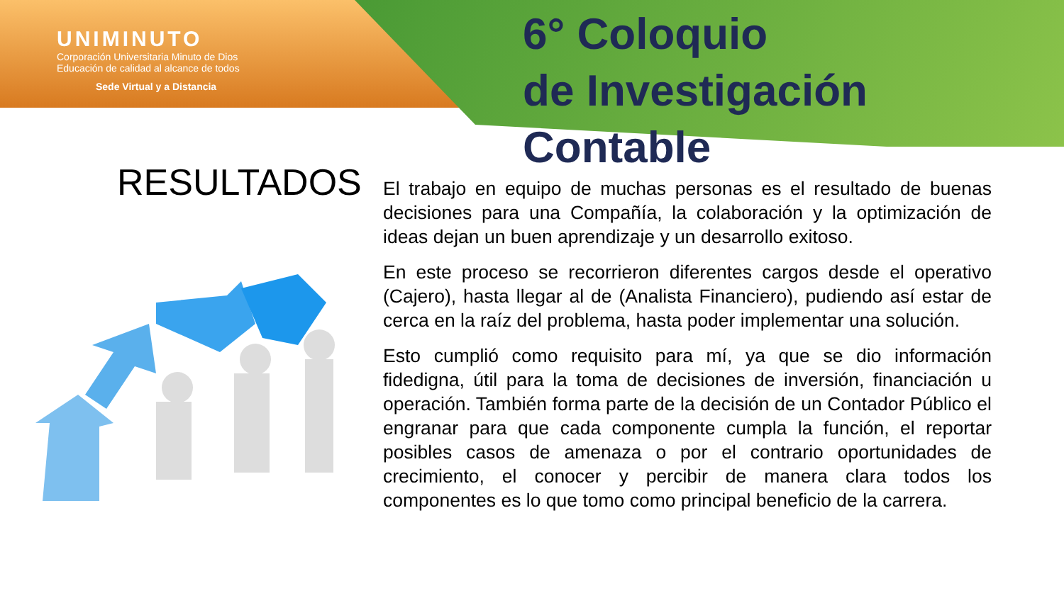UNIMINUTO
Corporación Universitaria Minuto de Dios
Educación de calidad al alcance de todos
Sede Virtual y a Distancia
6° Coloquio
de Investigación Contable
RESULTADOS
El trabajo en equipo de muchas personas es el resultado de buenas decisiones para una Compañía, la colaboración y la optimización de ideas dejan un buen aprendizaje y un desarrollo exitoso.
En este proceso se recorrieron diferentes cargos desde el operativo (Cajero), hasta llegar al de (Analista Financiero), pudiendo así estar de cerca en la raíz del problema, hasta poder implementar una solución.
Esto cumplió como requisito para mí, ya que se dio información fidedigna, útil para la toma de decisiones de inversión, financiación u operación. También forma parte de la decisión de un Contador Público el engranar para que cada componente cumpla la función, el reportar posibles casos de amenaza o por el contrario oportunidades de crecimiento, el conocer y percibir de manera clara todos los componentes es lo que tomo como principal beneficio de la carrera.